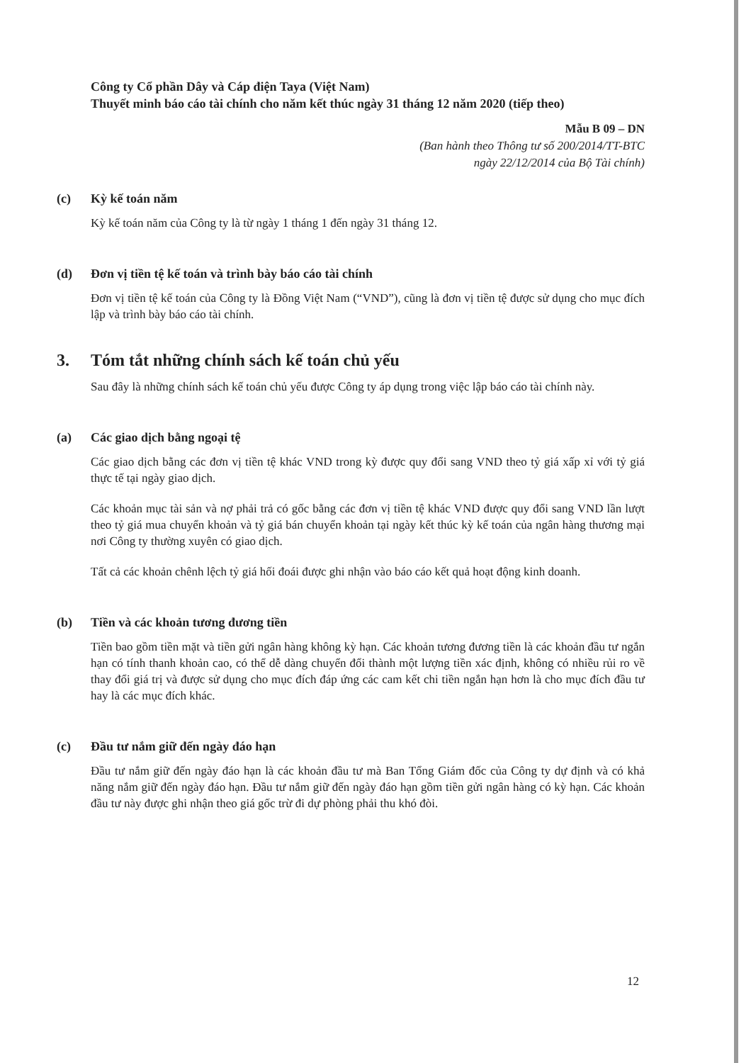Công ty Cổ phần Dây và Cáp điện Taya (Việt Nam)
Thuyết minh báo cáo tài chính cho năm kết thúc ngày 31 tháng 12 năm 2020 (tiếp theo)
Mẫu B 09 – DN
(Ban hành theo Thông tư số 200/2014/TT-BTC
ngày 22/12/2014 của Bộ Tài chính)
(c) Kỳ kế toán năm
Kỳ kế toán năm của Công ty là từ ngày 1 tháng 1 đến ngày 31 tháng 12.
(d) Đơn vị tiền tệ kế toán và trình bày báo cáo tài chính
Đơn vị tiền tệ kế toán của Công ty là Đồng Việt Nam (“VND”), cũng là đơn vị tiền tệ được sử dụng cho mục đích lập và trình bày báo cáo tài chính.
3. Tóm tắt những chính sách kế toán chủ yếu
Sau đây là những chính sách kế toán chủ yếu được Công ty áp dụng trong việc lập báo cáo tài chính này.
(a) Các giao dịch bằng ngoại tệ
Các giao dịch bằng các đơn vị tiền tệ khác VND trong kỳ được quy đổi sang VND theo tỷ giá xấp xỉ với tỷ giá thực tế tại ngày giao dịch.
Các khoản mục tài sản và nợ phải trả có gốc bằng các đơn vị tiền tệ khác VND được quy đổi sang VND lần lượt theo tỷ giá mua chuyển khoản và tỷ giá bán chuyển khoản tại ngày kết thúc kỳ kế toán của ngân hàng thương mại nơi Công ty thường xuyên có giao dịch.
Tất cả các khoản chênh lệch tỷ giá hối đoái được ghi nhận vào báo cáo kết quả hoạt động kinh doanh.
(b) Tiền và các khoản tương đương tiền
Tiền bao gồm tiền mặt và tiền gửi ngân hàng không kỳ hạn. Các khoản tương đương tiền là các khoản đầu tư ngắn hạn có tính thanh khoản cao, có thể dễ dàng chuyển đổi thành một lượng tiền xác định, không có nhiều rủi ro về thay đổi giá trị và được sử dụng cho mục đích đáp ứng các cam kết chi tiền ngắn hạn hơn là cho mục đích đầu tư hay là các mục đích khác.
(c) Đầu tư nắm giữ đến ngày đáo hạn
Đầu tư nắm giữ đến ngày đáo hạn là các khoản đầu tư mà Ban Tổng Giám đốc của Công ty dự định và có khả năng nắm giữ đến ngày đáo hạn. Đầu tư nắm giữ đến ngày đáo hạn gồm tiền gửi ngân hàng có kỳ hạn. Các khoản đầu tư này được ghi nhận theo giá gốc trừ đi dự phòng phải thu khó đòi.
12